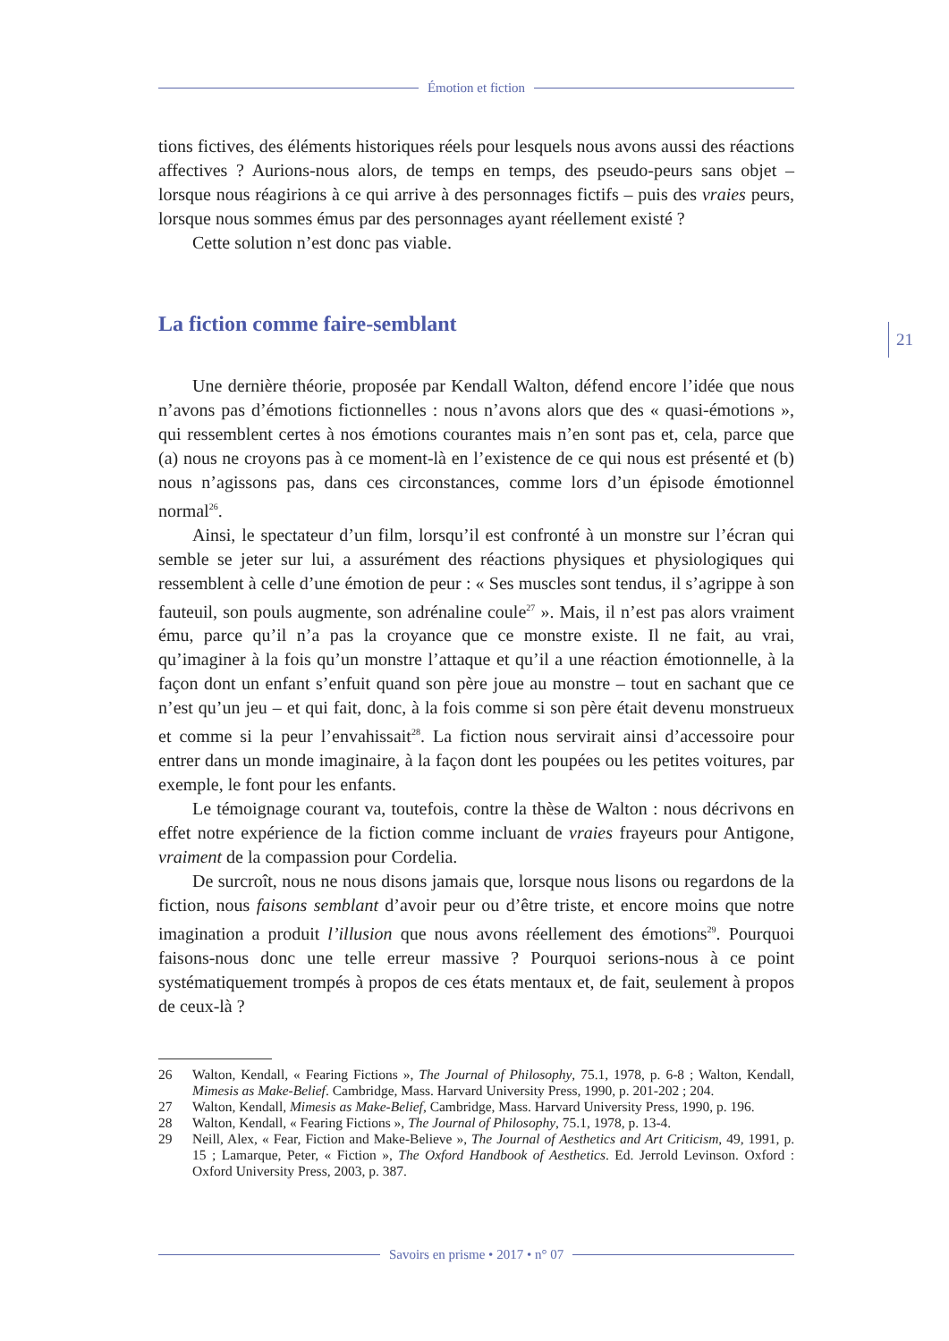Émotion et fiction
21
tions fictives, des éléments historiques réels pour lesquels nous avons aussi des réactions affectives ? Aurions-nous alors, de temps en temps, des pseudo-peurs sans objet – lorsque nous réagirions à ce qui arrive à des personnages fictifs – puis des vraies peurs, lorsque nous sommes émus par des personnages ayant réellement existé ?
Cette solution n’est donc pas viable.
La fiction comme faire-semblant
Une dernière théorie, proposée par Kendall Walton, défend encore l’idée que nous n’avons pas d’émotions fictionnelles : nous n’avons alors que des « quasi-émotions », qui ressemblent certes à nos émotions courantes mais n’en sont pas et, cela, parce que (a) nous ne croyons pas à ce moment-là en l’existence de ce qui nous est présenté et (b) nous n’agissons pas, dans ces circonstances, comme lors d’un épisode émotionnel normal<sup>26</sup>.
Ainsi, le spectateur d’un film, lorsqu’il est confronté à un monstre sur l’écran qui semble se jeter sur lui, a assurément des réactions physiques et physiologiques qui ressemblent à celle d’une émotion de peur : « Ses muscles sont tendus, il s’agrippe à son fauteuil, son pouls augmente, son adrénaline coule<sup>27</sup> ». Mais, il n’est pas alors vraiment ému, parce qu’il n’a pas la croyance que ce monstre existe. Il ne fait, au vrai, qu’imaginer à la fois qu’un monstre l’attaque et qu’il a une réaction émotionnelle, à la façon dont un enfant s’enfuit quand son père joue au monstre – tout en sachant que ce n’est qu’un jeu – et qui fait, donc, à la fois comme si son père était devenu monstrueux et comme si la peur l’envahissait<sup>28</sup>. La fiction nous servirait ainsi d’accessoire pour entrer dans un monde imaginaire, à la façon dont les poupées ou les petites voitures, par exemple, le font pour les enfants.
Le témoignage courant va, toutefois, contre la thèse de Walton : nous décrivons en effet notre expérience de la fiction comme incluant de vraies frayeurs pour Antigone, vraiment de la compassion pour Cordelia.
De surcroît, nous ne nous disons jamais que, lorsque nous lisons ou regardons de la fiction, nous faisons semblant d’avoir peur ou d’être triste, et encore moins que notre imagination a produit l’illusion que nous avons réellement des émotions<sup>29</sup>. Pourquoi faisons-nous donc une telle erreur massive ? Pourquoi serions-nous à ce point systématiquement trompés à propos de ces états mentaux et, de fait, seulement à propos de ceux-là ?
26 Walton, Kendall, « Fearing Fictions », The Journal of Philosophy, 75.1, 1978, p. 6-8 ; Walton, Kendall, Mimesis as Make-Belief. Cambridge, Mass. Harvard University Press, 1990, p. 201-202 ; 204.
27 Walton, Kendall, Mimesis as Make-Belief, Cambridge, Mass. Harvard University Press, 1990, p. 196.
28 Walton, Kendall, « Fearing Fictions », The Journal of Philosophy, 75.1, 1978, p. 13-4.
29 Neill, Alex, « Fear, Fiction and Make-Believe », The Journal of Aesthetics and Art Criticism, 49, 1991, p. 15 ; Lamarque, Peter, « Fiction », The Oxford Handbook of Aesthetics. Ed. Jerrold Levinson. Oxford : Oxford University Press, 2003, p. 387.
Savoirs en prisme • 2017 • n° 07